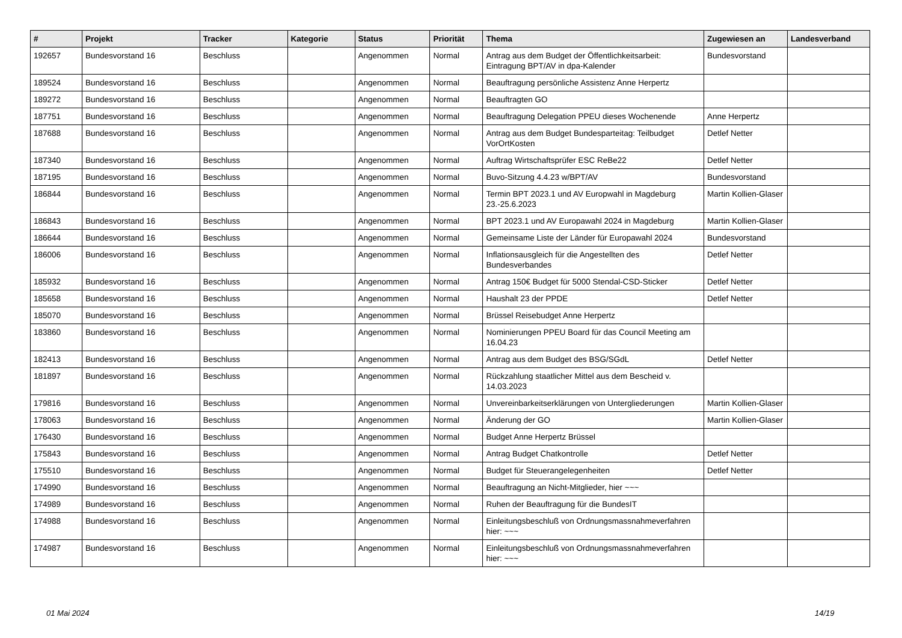| # | Projekt | Tracker | Kategorie | Status | Priorität | Thema | Zugewiesen an | Landesverband |
| --- | --- | --- | --- | --- | --- | --- | --- | --- |
| 192657 | Bundesvorstand 16 | Beschluss | | Angenommen | Normal | Antrag aus dem Budget der Öffentlichkeitsarbeit: Eintragung BPT/AV in dpa-Kalender | Bundesvorstand | |
| 189524 | Bundesvorstand 16 | Beschluss | | Angenommen | Normal | Beauftragung persönliche Assistenz Anne Herpertz | | |
| 189272 | Bundesvorstand 16 | Beschluss | | Angenommen | Normal | Beauftragten GO | | |
| 187751 | Bundesvorstand 16 | Beschluss | | Angenommen | Normal | Beauftragung Delegation PPEU dieses Wochenende | Anne Herpertz | |
| 187688 | Bundesvorstand 16 | Beschluss | | Angenommen | Normal | Antrag aus dem Budget Bundesparteitag: Teilbudget VorOrtKosten | Detlef Netter | |
| 187340 | Bundesvorstand 16 | Beschluss | | Angenommen | Normal | Auftrag Wirtschaftsprüfer ESC ReBe22 | Detlef Netter | |
| 187195 | Bundesvorstand 16 | Beschluss | | Angenommen | Normal | Buvo-Sitzung 4.4.23 w/BPT/AV | Bundesvorstand | |
| 186844 | Bundesvorstand 16 | Beschluss | | Angenommen | Normal | Termin BPT 2023.1 und AV Europwahl in Magdeburg 23.-25.6.2023 | Martin Kollien-Glaser | |
| 186843 | Bundesvorstand 16 | Beschluss | | Angenommen | Normal | BPT 2023.1 und AV Europawahl 2024 in Magdeburg | Martin Kollien-Glaser | |
| 186644 | Bundesvorstand 16 | Beschluss | | Angenommen | Normal | Gemeinsame Liste der Länder für Europawahl 2024 | Bundesvorstand | |
| 186006 | Bundesvorstand 16 | Beschluss | | Angenommen | Normal | Inflationsausgleich für die Angestellten des Bundesverbandes | Detlef Netter | |
| 185932 | Bundesvorstand 16 | Beschluss | | Angenommen | Normal | Antrag 150€ Budget für 5000 Stendal-CSD-Sticker | Detlef Netter | |
| 185658 | Bundesvorstand 16 | Beschluss | | Angenommen | Normal | Haushalt 23 der PPDE | Detlef Netter | |
| 185070 | Bundesvorstand 16 | Beschluss | | Angenommen | Normal | Brüssel Reisebudget Anne Herpertz | | |
| 183860 | Bundesvorstand 16 | Beschluss | | Angenommen | Normal | Nominierungen PPEU Board für das Council Meeting am 16.04.23 | | |
| 182413 | Bundesvorstand 16 | Beschluss | | Angenommen | Normal | Antrag aus dem Budget des BSG/SGdL | Detlef Netter | |
| 181897 | Bundesvorstand 16 | Beschluss | | Angenommen | Normal | Rückzahlung staatlicher Mittel aus dem Bescheid v. 14.03.2023 | | |
| 179816 | Bundesvorstand 16 | Beschluss | | Angenommen | Normal | Unvereinbarkeitserklärungen von Untergliederungen | Martin Kollien-Glaser | |
| 178063 | Bundesvorstand 16 | Beschluss | | Angenommen | Normal | Änderung der GO | Martin Kollien-Glaser | |
| 176430 | Bundesvorstand 16 | Beschluss | | Angenommen | Normal | Budget Anne Herpertz Brüssel | | |
| 175843 | Bundesvorstand 16 | Beschluss | | Angenommen | Normal | Antrag Budget Chatkontrolle | Detlef Netter | |
| 175510 | Bundesvorstand 16 | Beschluss | | Angenommen | Normal | Budget für Steuerangelegenheiten | Detlef Netter | |
| 174990 | Bundesvorstand 16 | Beschluss | | Angenommen | Normal | Beauftragung an Nicht-Mitglieder, hier ~~~ | | |
| 174989 | Bundesvorstand 16 | Beschluss | | Angenommen | Normal | Ruhen der Beauftragung für die BundesIT | | |
| 174988 | Bundesvorstand 16 | Beschluss | | Angenommen | Normal | Einleitungsbeschluß von Ordnungsmassnahmeverfahren hier: ~~~ | | |
| 174987 | Bundesvorstand 16 | Beschluss | | Angenommen | Normal | Einleitungsbeschluß von Ordnungsmassnahmeverfahren hier: ~~~ | | |
01 Mai 2024 14/19